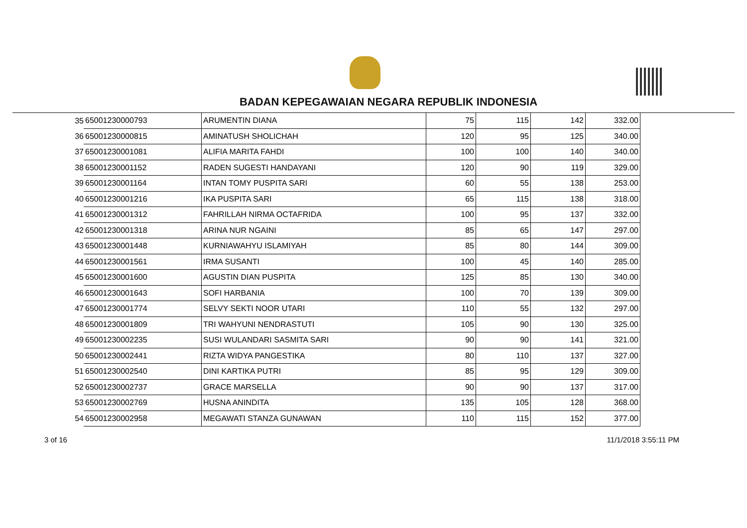BADAN KEPEGAWAIAN NEGARA REPUBLIK INDONESIA
| 35 | 65001230000793 | ARUMENTIN DIANA | 75 | 115 | 142 | 332.00 |
| 36 | 65001230000815 | AMINATUSH SHOLICHAH | 120 | 95 | 125 | 340.00 |
| 37 | 65001230001081 | ALIFIA MARITA FAHDI | 100 | 100 | 140 | 340.00 |
| 38 | 65001230001152 | RADEN SUGESTI HANDAYANI | 120 | 90 | 119 | 329.00 |
| 39 | 65001230001164 | INTAN TOMY PUSPITA SARI | 60 | 55 | 138 | 253.00 |
| 40 | 65001230001216 | IKA PUSPITA SARI | 65 | 115 | 138 | 318.00 |
| 41 | 65001230001312 | FAHRILLAH NIRMA OCTAFRIDA | 100 | 95 | 137 | 332.00 |
| 42 | 65001230001318 | ARINA NUR NGAINI | 85 | 65 | 147 | 297.00 |
| 43 | 65001230001448 | KURNIAWAHYU ISLAMIYAH | 85 | 80 | 144 | 309.00 |
| 44 | 65001230001561 | IRMA SUSANTI | 100 | 45 | 140 | 285.00 |
| 45 | 65001230001600 | AGUSTIN DIAN PUSPITA | 125 | 85 | 130 | 340.00 |
| 46 | 65001230001643 | SOFI HARBANIA | 100 | 70 | 139 | 309.00 |
| 47 | 65001230001774 | SELVY SEKTI NOOR UTARI | 110 | 55 | 132 | 297.00 |
| 48 | 65001230001809 | TRI WAHYUNI NENDRASTUTI | 105 | 90 | 130 | 325.00 |
| 49 | 65001230002235 | SUSI WULANDARI SASMITA SARI | 90 | 90 | 141 | 321.00 |
| 50 | 65001230002441 | RIZTA WIDYA PANGESTIKA | 80 | 110 | 137 | 327.00 |
| 51 | 65001230002540 | DINI KARTIKA PUTRI | 85 | 95 | 129 | 309.00 |
| 52 | 65001230002737 | GRACE MARSELLA | 90 | 90 | 137 | 317.00 |
| 53 | 65001230002769 | HUSNA ANINDITA | 135 | 105 | 128 | 368.00 |
| 54 | 65001230002958 | MEGAWATI STANZA GUNAWAN | 110 | 115 | 152 | 377.00 |
3 of 16 11/1/2018 3:55:11 PM